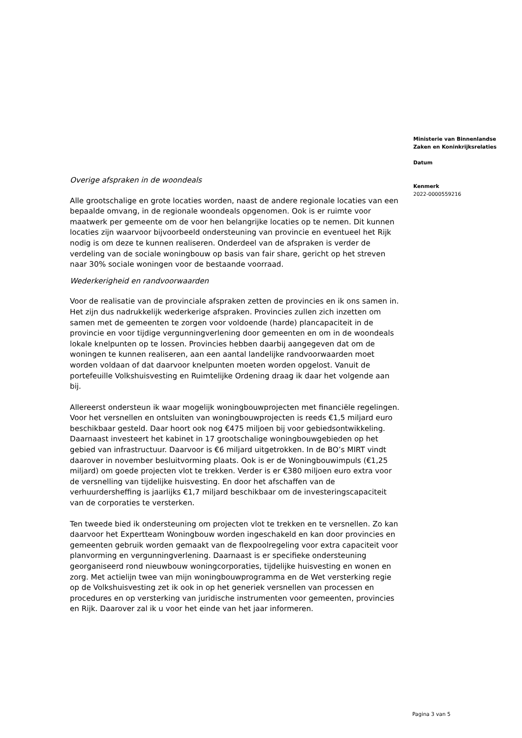Overige afspraken in de woondeals
Alle grootschalige en grote locaties worden, naast de andere regionale locaties van een bepaalde omvang, in de regionale woondeals opgenomen. Ook is er ruimte voor maatwerk per gemeente om de voor hen belangrijke locaties op te nemen. Dit kunnen locaties zijn waarvoor bijvoorbeeld ondersteuning van provincie en eventueel het Rijk nodig is om deze te kunnen realiseren. Onderdeel van de afspraken is verder de verdeling van de sociale woningbouw op basis van fair share, gericht op het streven naar 30% sociale woningen voor de bestaande voorraad.
Wederkerigheid en randvoorwaarden
Voor de realisatie van de provinciale afspraken zetten de provincies en ik ons samen in. Het zijn dus nadrukkelijk wederkerige afspraken. Provincies zullen zich inzetten om samen met de gemeenten te zorgen voor voldoende (harde) plancapaciteit in de provincie en voor tijdige vergunningverlening door gemeenten en om in de woondeals lokale knelpunten op te lossen. Provincies hebben daarbij aangegeven dat om de woningen te kunnen realiseren, aan een aantal landelijke randvoorwaarden moet worden voldaan of dat daarvoor knelpunten moeten worden opgelost. Vanuit de portefeuille Volkshuisvesting en Ruimtelijke Ordening draag ik daar het volgende aan bij.
Allereerst ondersteun ik waar mogelijk woningbouwprojecten met financiële regelingen. Voor het versnellen en ontsluiten van woningbouwprojecten is reeds €1,5 miljard euro beschikbaar gesteld. Daar hoort ook nog €475 miljoen bij voor gebiedsontwikkeling. Daarnaast investeert het kabinet in 17 grootschalige woningbouwgebieden op het gebied van infrastructuur. Daarvoor is €6 miljard uitgetrokken. In de BO’s MIRT vindt daarover in november besluitvorming plaats. Ook is er de Woningbouwimpuls (€1,25 miljard) om goede projecten vlot te trekken. Verder is er €380 miljoen euro extra voor de versnelling van tijdelijke huisvesting. En door het afschaffen van de verhuurdersheffing is jaarlijks €1,7 miljard beschikbaar om de investeringscapaciteit van de corporaties te versterken.
Ten tweede bied ik ondersteuning om projecten vlot te trekken en te versnellen. Zo kan daarvoor het Expertteam Woningbouw worden ingeschakeld en kan door provincies en gemeenten gebruik worden gemaakt van de flexpoolregeling voor extra capaciteit voor planvorming en vergunningverlening. Daarnaast is er specifieke ondersteuning georganiseerd rond nieuwbouw woningcorporaties, tijdelijke huisvesting en wonen en zorg. Met actielijn twee van mijn woningbouwprogramma en de Wet versterking regie op de Volkshuisvesting zet ik ook in op het generiek versnellen van processen en procedures en op versterking van juridische instrumenten voor gemeenten, provincies en Rijk. Daarover zal ik u voor het einde van het jaar informeren.
Ministerie van Binnenlandse Zaken en Koninkrijksrelaties
Datum
Kenmerk
2022-0000559216
Pagina 3 van 5